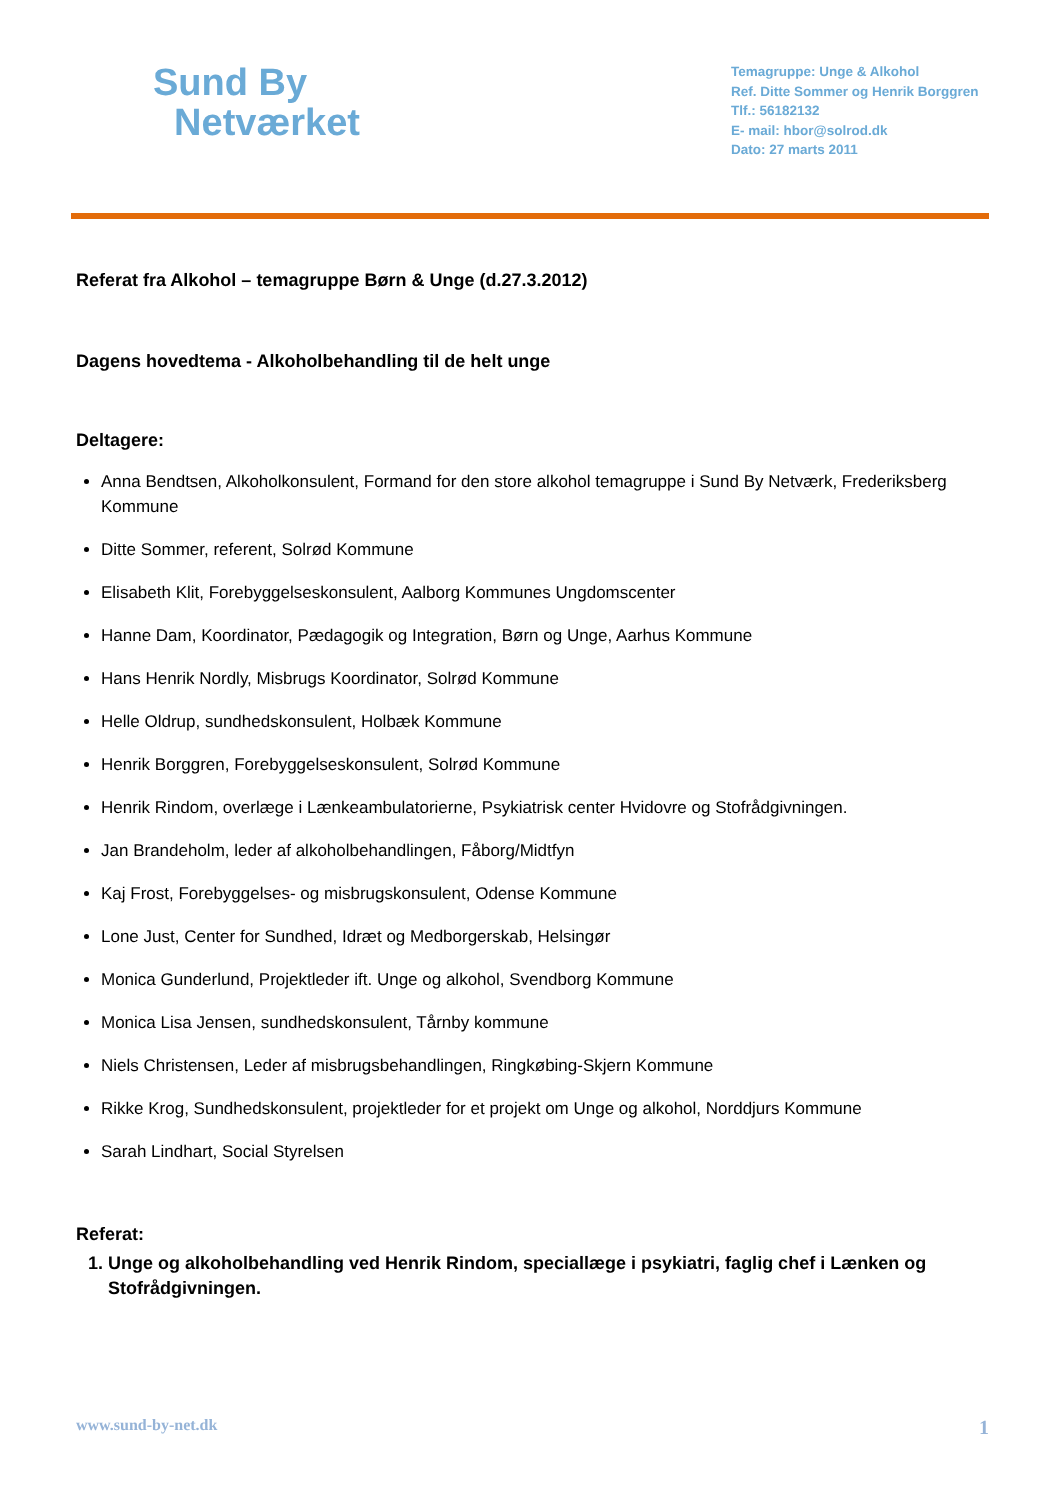Sund By
Netværket
Temagruppe: Unge & Alkohol
Ref. Ditte Sommer og Henrik Borggren
Tlf.: 56182132
E- mail: hbor@solrod.dk
Dato: 27 marts 2011
Referat fra Alkohol – temagruppe Børn & Unge (d.27.3.2012)
Dagens hovedtema - Alkoholbehandling til de helt unge
Deltagere:
Anna Bendtsen, Alkoholkonsulent, Formand for den store alkohol temagruppe i Sund By Netværk, Frederiksberg Kommune
Ditte Sommer, referent, Solrød Kommune
Elisabeth Klit, Forebyggelseskonsulent, Aalborg Kommunes Ungdomscenter
Hanne Dam, Koordinator, Pædagogik og Integration, Børn og Unge, Aarhus Kommune
Hans Henrik Nordly, Misbrugs Koordinator, Solrød Kommune
Helle Oldrup, sundhedskonsulent, Holbæk Kommune
Henrik Borggren, Forebyggelseskonsulent, Solrød Kommune
Henrik Rindom, overlæge i Lænkeambulatorierne, Psykiatrisk center Hvidovre og Stofrådgivningen.
Jan Brandeholm, leder af alkoholbehandlingen, Fåborg/Midtfyn
Kaj Frost, Forebyggelses- og misbrugskonsulent, Odense Kommune
Lone Just, Center for Sundhed, Idræt og Medborgerskab, Helsingør
Monica Gunderlund, Projektleder ift. Unge og alkohol, Svendborg Kommune
Monica Lisa Jensen, sundhedskonsulent, Tårnby kommune
Niels Christensen, Leder af misbrugsbehandlingen, Ringkøbing-Skjern Kommune
Rikke Krog, Sundhedskonsulent, projektleder for et projekt om Unge og alkohol, Norddjurs Kommune
Sarah Lindhart, Social Styrelsen
Referat:
1. Unge og alkoholbehandling ved Henrik Rindom, speciallæge i psykiatri, faglig chef i Lænken og Stofrådgivningen.
www.sund-by-net.dk 1